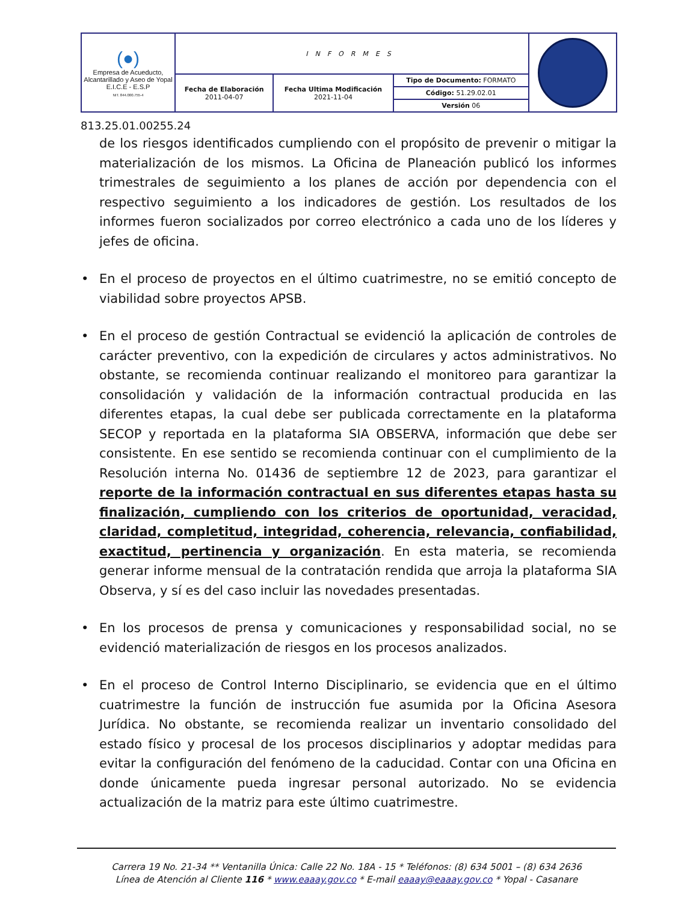| (●) Empresa de Acueducto, Alcantarillado y Aseo de Yopal E.I.C.E - E.S.P NIT. 844.000.755-4 | INFORMES | | | |
| | Fecha de Elaboración 2011-04-07 | Fecha Ultima Modificación 2021-11-04 | Tipo de Documento: FORMATO Código: 51.29.02.01 Versión 06 | |
813.25.01.00255.24
de los riesgos identificados cumpliendo con el propósito de prevenir o mitigar la materialización de los mismos. La Oficina de Planeación publicó los informes trimestrales de seguimiento a los planes de acción por dependencia con el respectivo seguimiento a los indicadores de gestión. Los resultados de los informes fueron socializados por correo electrónico a cada uno de los líderes y jefes de oficina.
• En el proceso de proyectos en el último cuatrimestre, no se emitió concepto de viabilidad sobre proyectos APSB.
• En el proceso de gestión Contractual se evidenció la aplicación de controles de carácter preventivo, con la expedición de circulares y actos administrativos. No obstante, se recomienda continuar realizando el monitoreo para garantizar la consolidación y validación de la información contractual producida en las diferentes etapas, la cual debe ser publicada correctamente en la plataforma SECOP y reportada en la plataforma SIA OBSERVA, información que debe ser consistente. En ese sentido se recomienda continuar con el cumplimiento de la Resolución interna No. 01436 de septiembre 12 de 2023, para garantizar el reporte de la información contractual en sus diferentes etapas hasta su finalización, cumpliendo con los criterios de oportunidad, veracidad, claridad, completitud, integridad, coherencia, relevancia, confiabilidad, exactitud, pertinencia y organización. En esta materia, se recomienda generar informe mensual de la contratación rendida que arroja la plataforma SIA Observa, y sí es del caso incluir las novedades presentadas.
• En los procesos de prensa y comunicaciones y responsabilidad social, no se evidenció materialización de riesgos en los procesos analizados.
• En el proceso de Control Interno Disciplinario, se evidencia que en el último cuatrimestre la función de instrucción fue asumida por la Oficina Asesora Jurídica. No obstante, se recomienda realizar un inventario consolidado del estado físico y procesal de los procesos disciplinarios y adoptar medidas para evitar la configuración del fenómeno de la caducidad. Contar con una Oficina en donde únicamente pueda ingresar personal autorizado. No se evidencia actualización de la matriz para este último cuatrimestre.
Carrera 19 No. 21-34 ** Ventanilla Única: Calle 22 No. 18A - 15 * Teléfonos: (8) 634 5001 – (8) 634 2636
Línea de Atención al Cliente 116 * www.eaaay.gov.co * E-mail eaaay@eaaay.gov.co * Yopal - Casanare